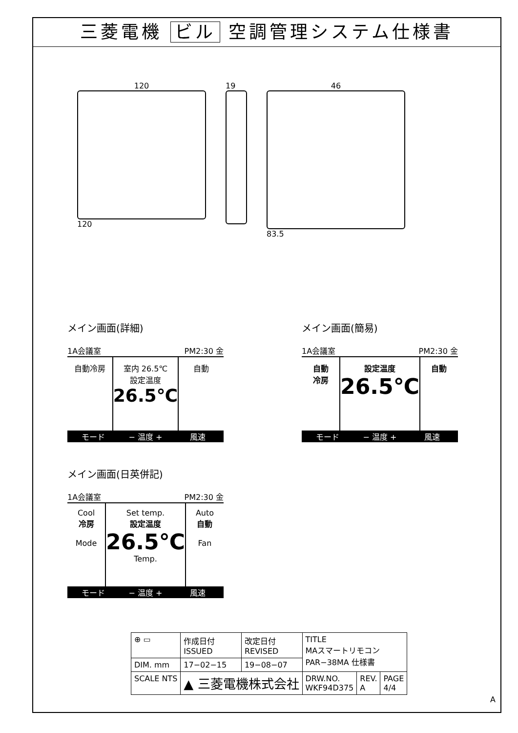三菱電機 ビル 空調管理システム仕様書
120
120
19 46
83.5
メイン画面(詳細)
1A会議室 PM2:30 金
自動冷房 室内 26.5℃
設定温度
26.5℃
自動
モード − 温度 + 風速
メイン画面(簡易)
1A会議室 PM2:30 金
自動
冷房
設定温度
26.5℃
自動
モード − 温度 + 風速
メイン画面(日英併記)
1A会議室 PM2:30 金
Cool
冷房
Mode
Set temp.
設定温度
26.5℃
Temp.
Auto
自動
Fan
モード − 温度 + 風速
| ⊕ ▭ | 作成日付 ISSUED | 改定日付 REVISED | TITLE MAスマートリモコン PAR−38MA 仕様書 | | |
| DIM. mm | 17−02−15 | 19−08−07 | | | |
| SCALE NTS | ▲ 三菱電機株式会社 | | DRW.NO. WKF94D375 | REV. A | PAGE 4/4 |
A